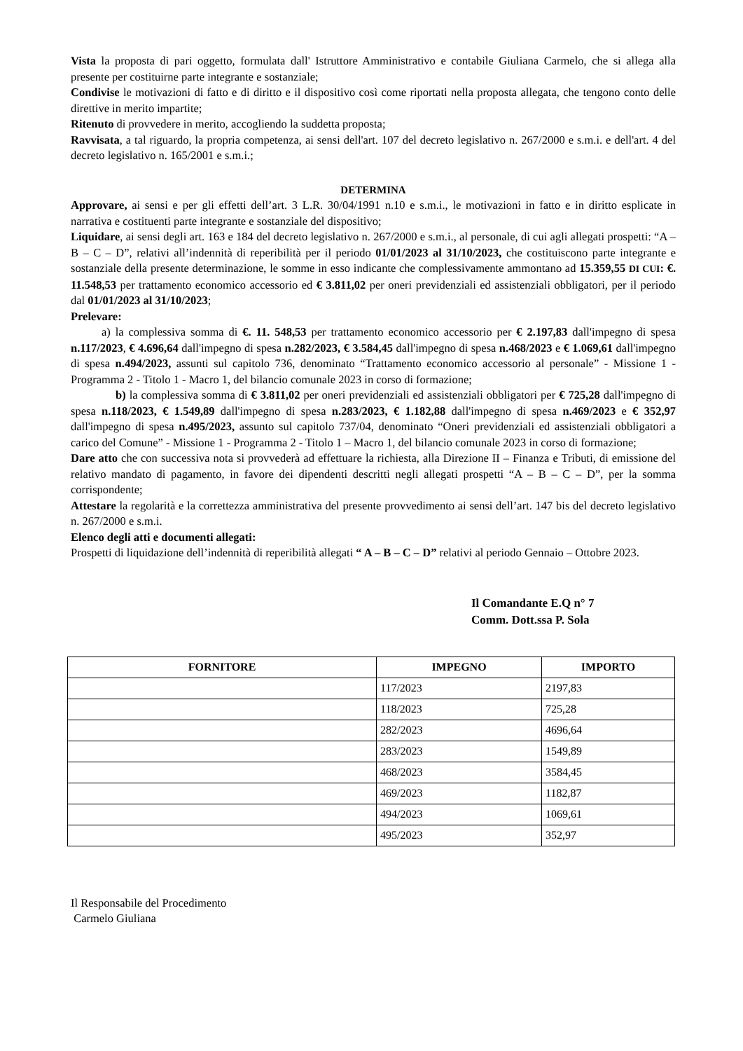Vista la proposta di pari oggetto, formulata dall' Istruttore Amministrativo e contabile Giuliana Carmelo, che si allega alla presente per costituirne parte integrante e sostanziale;
Condivise le motivazioni di fatto e di diritto e il dispositivo così come riportati nella proposta allegata, che tengono conto delle direttive in merito impartite;
Ritenuto di provvedere in merito, accogliendo la suddetta proposta;
Ravvisata, a tal riguardo, la propria competenza, ai sensi dell'art. 107 del decreto legislativo n. 267/2000 e s.m.i. e dell'art. 4 del decreto legislativo n. 165/2001 e s.m.i.;
DETERMINA
Approvare, ai sensi e per gli effetti dell’art. 3 L.R. 30/04/1991 n.10 e s.m.i., le motivazioni in fatto e in diritto esplicate in narrativa e costituenti parte integrante e sostanziale del dispositivo;
Liquidare, ai sensi degli art. 163 e 184 del decreto legislativo n. 267/2000 e s.m.i., al personale, di cui agli allegati prospetti: “A – B – C – D”, relativi all’indennità di reperibilità per il periodo 01/01/2023 al 31/10/2023, che costituiscono parte integrante e sostanziale della presente determinazione, le somme in esso indicante che complessivamente ammontano ad 15.359,55 DI CUI: €. 11.548,53 per trattamento economico accessorio ed € 3.811,02 per oneri previdenziali ed assistenziali obbligatori, per il periodo dal 01/01/2023 al 31/10/2023;
Prelevare:
a) la complessiva somma di €. 11. 548,53 per trattamento economico accessorio per € 2.197,83 dall'impegno di spesa n.117/2023, € 4.696,64 dall'impegno di spesa n.282/2023, € 3.584,45 dall'impegno di spesa n.468/2023 e € 1.069,61 dall'impegno di spesa n.494/2023, assunti sul capitolo 736, denominato “Trattamento economico accessorio al personale” - Missione 1 - Programma 2 - Titolo 1 - Macro 1, del bilancio comunale 2023 in corso di formazione;
b) la complessiva somma di € 3.811,02 per oneri previdenziali ed assistenziali obbligatori per € 725,28 dall'impegno di spesa n.118/2023, € 1.549,89 dall'impegno di spesa n.283/2023, € 1.182,88 dall'impegno di spesa n.469/2023 e € 352,97 dall'impegno di spesa n.495/2023, assunto sul capitolo 737/04, denominato “Oneri previdenziali ed assistenziali obbligatori a carico del Comune” - Missione 1 - Programma 2 - Titolo 1 – Macro 1, del bilancio comunale 2023 in corso di formazione;
Dare atto che con successiva nota si provvederà ad effettuare la richiesta, alla Direzione II – Finanza e Tributi, di emissione del relativo mandato di pagamento, in favore dei dipendenti descritti negli allegati prospetti “A – B – C – D”, per la somma corrispondente;
Attestare la regolarità e la correttezza amministrativa del presente provvedimento ai sensi dell’art. 147 bis del decreto legislativo n. 267/2000 e s.m.i.
Elenco degli atti e documenti allegati:
Prospetti di liquidazione dell’indennità di reperibilità allegati “ A – B – C – D” relativi al periodo Gennaio – Ottobre 2023.
Il Comandante E.Q n° 7
Comm. Dott.ssa P. Sola
| FORNITORE | IMPEGNO | IMPORTO |
| --- | --- | --- |
| | 117/2023 | 2197,83 |
| | 118/2023 | 725,28 |
| | 282/2023 | 4696,64 |
| | 283/2023 | 1549,89 |
| | 468/2023 | 3584,45 |
| | 469/2023 | 1182,87 |
| | 494/2023 | 1069,61 |
| | 495/2023 | 352,97 |
Il Responsabile del Procedimento
Carmelo Giuliana